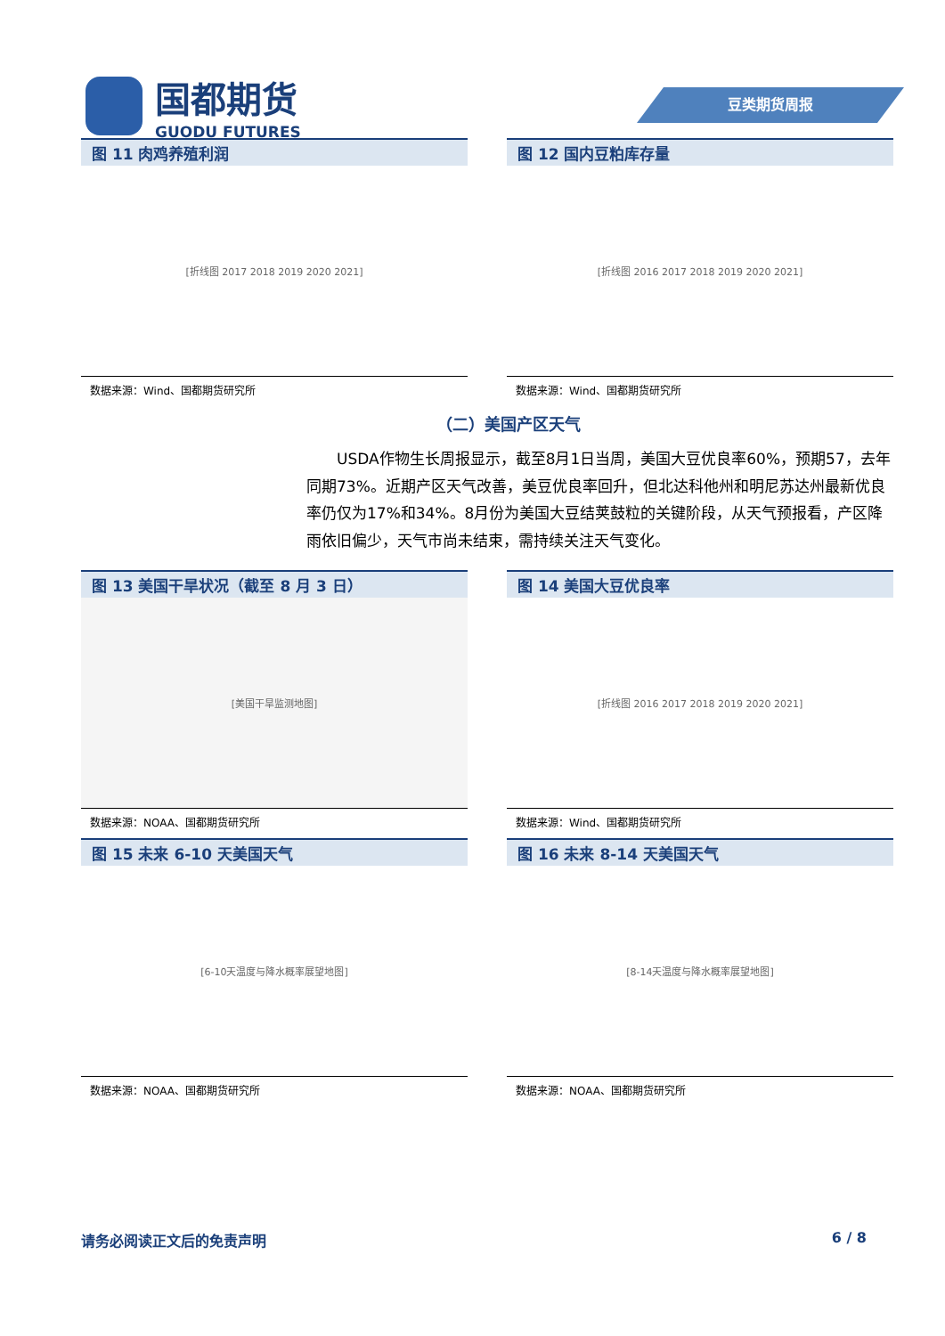国都期货
GUODU FUTURES
豆类期货周报
图 11 肉鸡养殖利润
[折线图 2017 2018 2019 2020 2021]
数据来源：Wind、国都期货研究所
图 12 国内豆粕库存量
[折线图 2016 2017 2018 2019 2020 2021]
数据来源：Wind、国都期货研究所
（二）美国产区天气
USDA作物生长周报显示，截至8月1日当周，美国大豆优良率60%，预期57，去年同期73%。近期产区天气改善，美豆优良率回升，但北达科他州和明尼苏达州最新优良率仍仅为17%和34%。8月份为美国大豆结荚鼓粒的关键阶段，从天气预报看，产区降雨依旧偏少，天气市尚未结束，需持续关注天气变化。
图 13 美国干旱状况（截至 8 月 3 日）
[美国干旱监测地图]
数据来源：NOAA、国都期货研究所
图 14 美国大豆优良率
[折线图 2016 2017 2018 2019 2020 2021]
数据来源：Wind、国都期货研究所
图 15 未来 6-10 天美国天气
[6-10天温度与降水概率展望地图]
数据来源：NOAA、国都期货研究所
图 16 未来 8-14 天美国天气
[8-14天温度与降水概率展望地图]
数据来源：NOAA、国都期货研究所
请务必阅读正文后的免责声明 6 / 8